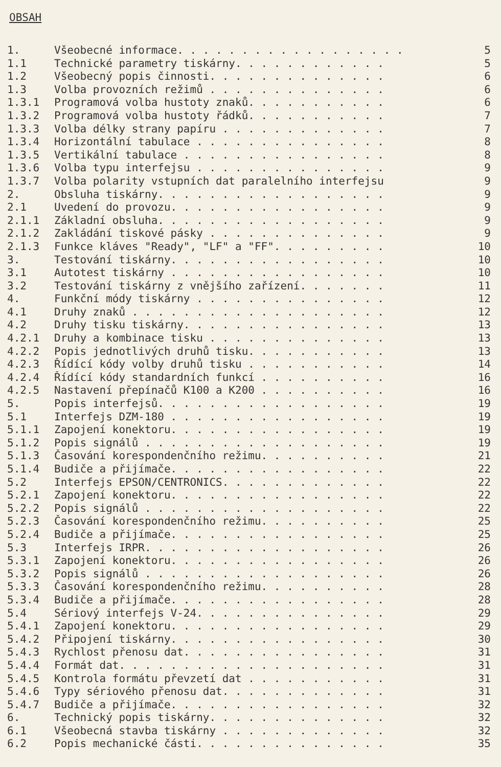OBSAH
1. Všeobecné informace. . . . . . . . . . . . . . . . . . 5
1.1 Technické parametry tiskárny. . . . . . . . . . . . 5
1.2 Všeobecný popis činnosti. . . . . . . . . . . . . . 6
1.3 Volba provozních režimů . . . . . . . . . . . . . . 6
1.3.1 Programová volba hustoty znaků. . . . . . . . . . . 6
1.3.2 Programová volba hustoty řádků. . . . . . . . . . . 7
1.3.3 Volba délky strany papíru . . . . . . . . . . . . . 7
1.3.4 Horizontální tabulace . . . . . . . . . . . . . . . 8
1.3.5 Vertikální tabulace . . . . . . . . . . . . . . . . 8
1.3.6 Volba typu interfejsu . . . . . . . . . . . . . . . 9
1.3.7 Volba polarity vstupních dat paralelního interfejsu 9
2. Obsluha tiskárny. . . . . . . . . . . . . . . . . . 9
2.1 Uvedení do provozu. . . . . . . . . . . . . . . . . 9
2.1.1 Základní obsluha. . . . . . . . . . . . . . . . . . 9
2.1.2 Zakládání tiskové pásky . . . . . . . . . . . . . . 9
2.1.3 Funkce kláves "Ready", "LF" a "FF". . . . . . . . . 10
3. Testování tiskárny. . . . . . . . . . . . . . . . . 10
3.1 Autotest tiskárny . . . . . . . . . . . . . . . . . 10
3.2 Testování tiskárny z vnějšího zařízení. . . . . . . 11
4. Funkční módy tiskárny . . . . . . . . . . . . . . . 12
4.1 Druhy znaků . . . . . . . . . . . . . . . . . . . . 12
4.2 Druhy tisku tiskárny. . . . . . . . . . . . . . . . 13
4.2.1 Druhy a kombinace tisku . . . . . . . . . . . . . . 13
4.2.2 Popis jednotlivých druhů tisku. . . . . . . . . . . 13
4.2.3 Řídící kódy volby druhů tisku . . . . . . . . . . . 14
4.2.4 Řídící kódy standardních funkcí . . . . . . . . . . 16
4.2.5 Nastavení přepínačů K100 a K200 . . . . . . . . . . 16
5. Popis interfejsů. . . . . . . . . . . . . . . . . . 19
5.1 Interfejs DZM-180 . . . . . . . . . . . . . . . . . 19
5.1.1 Zapojení konektoru. . . . . . . . . . . . . . . . . 19
5.1.2 Popis signálů . . . . . . . . . . . . . . . . . . . 19
5.1.3 Časování korespondenčního režimu. . . . . . . . . . 21
5.1.4 Budiče a přijímače. . . . . . . . . . . . . . . . . 22
5.2 Interfejs EPSON/CENTRONICS. . . . . . . . . . . . . 22
5.2.1 Zapojení konektoru. . . . . . . . . . . . . . . . . 22
5.2.2 Popis signálů . . . . . . . . . . . . . . . . . . . 22
5.2.3 Časování korespondenčního režimu. . . . . . . . . . 25
5.2.4 Budiče a přijímače. . . . . . . . . . . . . . . . . 25
5.3 Interfejs IRPR. . . . . . . . . . . . . . . . . . . 26
5.3.1 Zapojení konektoru. . . . . . . . . . . . . . . . . 26
5.3.2 Popis signálů . . . . . . . . . . . . . . . . . . . 26
5.3.3 Časování korespondenčního režimu. . . . . . . . . . 28
5.3.4 Budiče a přijímače. . . . . . . . . . . . . . . . . 28
5.4 Sériový interfejs V-24. . . . . . . . . . . . . . . 29
5.4.1 Zapojení konektoru. . . . . . . . . . . . . . . . . 29
5.4.2 Připojení tiskárny. . . . . . . . . . . . . . . . . 30
5.4.3 Rychlost přenosu dat. . . . . . . . . . . . . . . . 31
5.4.4 Formát dat. . . . . . . . . . . . . . . . . . . . . 31
5.4.5 Kontrola formátu převzetí dat . . . . . . . . . . . 31
5.4.6 Typy sériového přenosu dat. . . . . . . . . . . . . 31
5.4.7 Budiče a přijímače. . . . . . . . . . . . . . . . . 32
6. Technický popis tiskárny. . . . . . . . . . . . . . 32
6.1 Všeobecná stavba tiskárny . . . . . . . . . . . . . 32
6.2 Popis mechanické části. . . . . . . . . . . . . . . 35